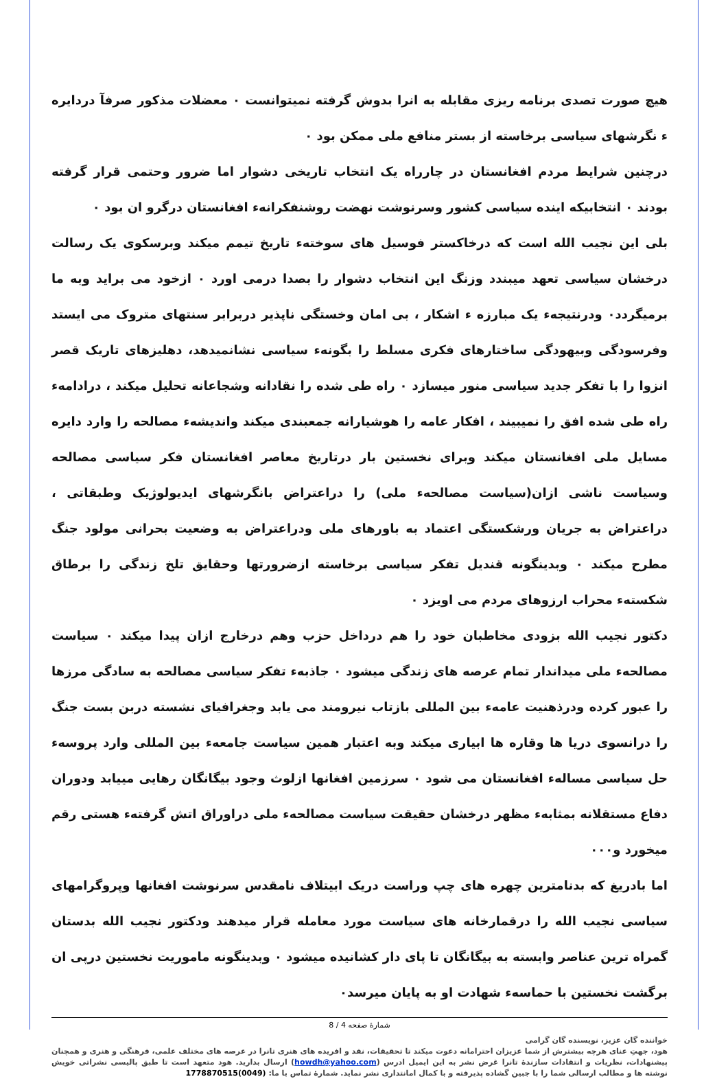هیچ صورت تصدی برنامه ریزی مقابله به انرا بدوش گرفته نمیتوانست ٠ معضلات مذکور صرفآ دردایره ء نگرشهای سیاسی برخاسته از بستر منافع ملی ممکن بود ٠
درچنین شرایط مردم افغانستان در چارراه یک انتخاب تاریخی دشوار اما ضرور وحتمی قرار گرفته بودند ٠ انتخابیکه اینده سیاسی کشور وسرنوشت نهضت روشنفکرانهء افغانستان درگرو ان بود ٠
بلی این نجیب الله است که درخاکستر فوسیل های سوختهء تاریخ تیمم میکند وبرسکوی یک رسالت درخشان سیاسی تعهد میبندد وزنگ این انتخاب دشوار را بصدا درمی اورد ٠ ازخود می براید وبه ما برمیگردد٠ ودرنتیجهء یک مبارزه ء اشکار ، بی امان وخستگی ناپذیر دربرابر سنتهای متروک می ایستد وفرسودگی وبیهودگی ساختارهای فکری مسلط را بگونهء سیاسی نشانمیدهد، دهلیزهای تاریک قصر انزوا را با تفکر جدید سیاسی منور میسازد ٠ راه طی شده را نقادانه وشجاعانه تحلیل میکند ، درادامهء راه طی شده افق را نمیبیند ، افکار عامه را هوشیارانه جمعبندی میکند واندیشهء مصالحه را وارد دایره مسایل ملی افغانستان میکند وبرای نخستین بار درتاریخ معاصر افغانستان فکر سیاسی مصالحه وسیاست ناشی ازان(سیاست مصالحهء ملی) را دراعتراض بانگرشهای ایدیولوژیک وطبقاتی ، دراعتراض به جریان ورشکستگی اعتماد به باورهای ملی ودراعتراض به وضعیت بحرانی مولود جنگ مطرح میکند ٠ وبدینگونه قندیل تفکر سیاسی برخاسته ازضرورتها وحقایق تلخ زندگی را برطاق شکستهء محراب ارزوهای مردم می اویزد ٠
دکتور نجیب الله بزودی مخاطبان خود را هم درداخل حزب وهم درخارج ازان پیدا میکند ٠ سیاست مصالحهء ملی میداندار تمام عرصه های زندگی میشود ٠ جاذبهء تفکر سیاسی مصالحه به سادگی مرزها را عبور کرده ودرذهنیت عامهء بین المللی بازتاب نیرومند می یابد وجغرافیای نشسته دربن بست جنگ را درانسوی دریا ها وقاره ها ابیاری میکند وبه اعتبار همین سیاست جامعهء بین المللی وارد پروسهء حل سیاسی مسالهء افغانستان می شود ٠ سرزمین افغانها ازلوث وجود بیگانگان رهایی مییابد ودوران دفاع مستقلانه بمثابهء مظهر درخشان حقیقت سیاست مصالحهء ملی دراوراق اتش گرفتهء هستی رقم میخورد و٠٠٠
اما بادریغ که بدنامترین چهره های چپ وراست دریک ابیتلاف نامقدس سرنوشت افغانها وپروگرامهای سیاسی نجیب الله را درقمارخانه های سیاست مورد معامله قرار میدهند ودکتور نجیب الله بدستان گمراه ترین عناصر وابسته به بیگانگان تا پای دار کشانیده میشود ٠ وبدینگونه ماموریت نخستین درپی ان برگشت نخستین با حماسهء شهادت او به پایان میرسد٠
شمارهٔ صفحه 4 / 8
خواننده گان عزیز، نویسنده گان گرامی
هود، جهتِ عنای هرچه بیشترش از شما عزیزان احترامانه دعوت میکند تا تحقیقات، نقد و افریده های هنری تانرا در عرصه های مختلف علمی، فرهنگی و هنری و همچنان پیشنهادات، نظریات و انتقادات سازندهٔ تانرا غرض نشر به این ایمیل ادرس (howdh@yahoo.com) ارسال بدارید. هود متعهد است تا طبق پالیسی نشراتی خویش نوشته ها و مطالب ارسالی شما را با جبین گشاده پذیرفته و با کمال امانتداری نشر نماید. شمارهٔ تماس با ما: (0049)1778870515